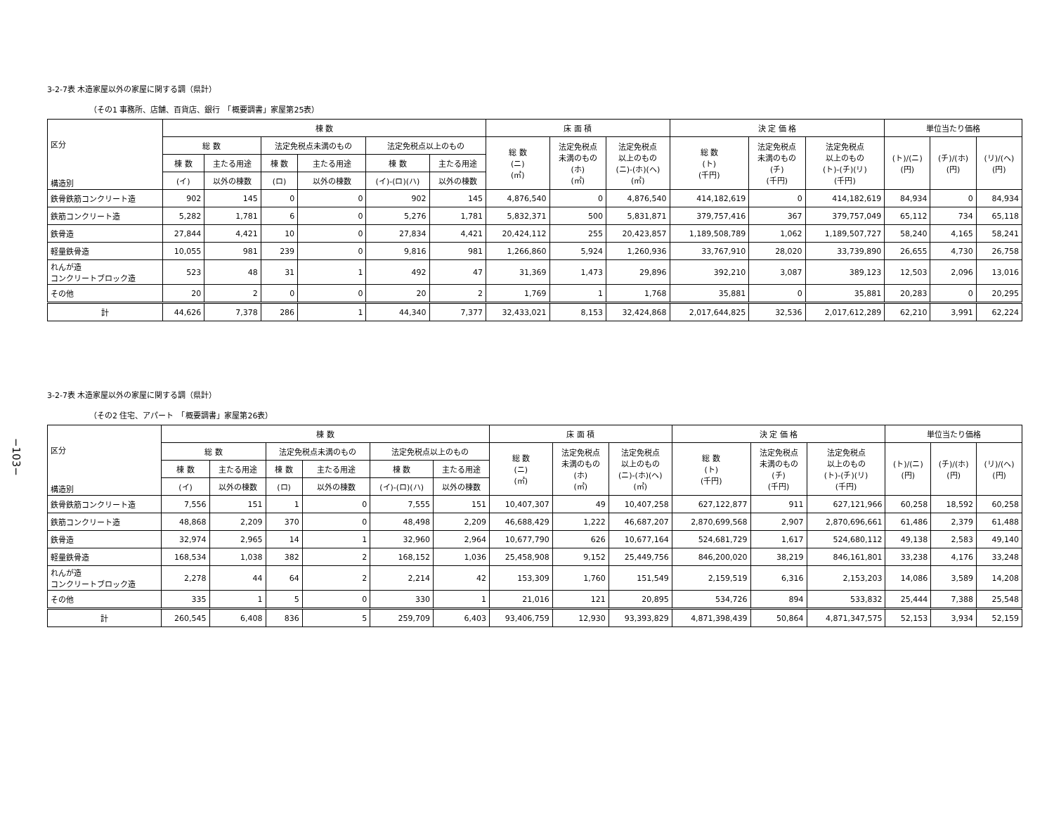−103−
3-2-7表 木造家屋以外の家屋に関する調（県計）
（その1 事務所、店舗、百貨店、銀行　「概要調書」家屋第25表）
| 区分 構造別 | 棟 数 | | | | | | 床 面 積 | | | 決 定 価 格 | | | 単位当たり価格 | | |
| --- | --- | --- | --- | --- | --- | --- | --- | --- | --- | --- | --- | --- | --- | --- | --- |
| | 総 数 | | 法定免税点未満のもの | | 法定免税点以上のもの | | 総 数 (ニ) (㎡) | 法定免税点 未満のもの (ホ) (㎡) | 法定免税点 以上のもの (ニ)-(ホ)(ヘ) (㎡) | 総 数 (ト) (千円) | 法定免税点 未満のもの (チ) (千円) | 法定免税点 以上のもの (ト)-(チ)(リ) (千円) | (ト)/(ニ) (円) | (チ)/(ホ) (円) | (リ)/(ヘ) (円) |
| | 棟 数 | 主たる用途 | 棟 数 | 主たる用途 | 棟 数 | 主たる用途 | | | | | | | | | |
| | (イ) | 以外の棟数 | (ロ) | 以外の棟数 | (イ)-(ロ)(ハ) | 以外の棟数 | | | | | | | | | |
| 鉄骨鉄筋コンクリート造 | 902 | 145 | 0 | 0 | 902 | 145 | 4,876,540 | 0 | 4,876,540 | 414,182,619 | 0 | 414,182,619 | 84,934 | 0 | 84,934 |
| 鉄筋コンクリート造 | 5,282 | 1,781 | 6 | 0 | 5,276 | 1,781 | 5,832,371 | 500 | 5,831,871 | 379,757,416 | 367 | 379,757,049 | 65,112 | 734 | 65,118 |
| 鉄骨造 | 27,844 | 4,421 | 10 | 0 | 27,834 | 4,421 | 20,424,112 | 255 | 20,423,857 | 1,189,508,789 | 1,062 | 1,189,507,727 | 58,240 | 4,165 | 58,241 |
| 軽量鉄骨造 | 10,055 | 981 | 239 | 0 | 9,816 | 981 | 1,266,860 | 5,924 | 1,260,936 | 33,767,910 | 28,020 | 33,739,890 | 26,655 | 4,730 | 26,758 |
| れんが造 コンクリートブロック造 | 523 | 48 | 31 | 1 | 492 | 47 | 31,369 | 1,473 | 29,896 | 392,210 | 3,087 | 389,123 | 12,503 | 2,096 | 13,016 |
| その他 | 20 | 2 | 0 | 0 | 20 | 2 | 1,769 | 1 | 1,768 | 35,881 | 0 | 35,881 | 20,283 | 0 | 20,295 |
| 計 | 44,626 | 7,378 | 286 | 1 | 44,340 | 7,377 | 32,433,021 | 8,153 | 32,424,868 | 2,017,644,825 | 32,536 | 2,017,612,289 | 62,210 | 3,991 | 62,224 |
3-2-7表 木造家屋以外の家屋に関する調（県計）
（その2 住宅、アパート　「概要調書」家屋第26表）
| 区分 構造別 | 棟 数 | | | | | | 床 面 積 | | | 決 定 価 格 | | | 単位当たり価格 | | |
| --- | --- | --- | --- | --- | --- | --- | --- | --- | --- | --- | --- | --- | --- | --- | --- |
| | 総 数 | | 法定免税点未満のもの | | 法定免税点以上のもの | | 総 数 (ニ) (㎡) | 法定免税点 未満のもの (ホ) (㎡) | 法定免税点 以上のもの (ニ)-(ホ)(ヘ) (㎡) | 総 数 (ト) (千円) | 法定免税点 未満のもの (チ) (千円) | 法定免税点 以上のもの (ト)-(チ)(リ) (千円) | (ト)/(ニ) (円) | (チ)/(ホ) (円) | (リ)/(ヘ) (円) |
| | 棟 数 | 主たる用途 | 棟 数 | 主たる用途 | 棟 数 | 主たる用途 | | | | | | | | | |
| | (イ) | 以外の棟数 | (ロ) | 以外の棟数 | (イ)-(ロ)(ハ) | 以外の棟数 | | | | | | | | | |
| 鉄骨鉄筋コンクリート造 | 7,556 | 151 | 1 | 0 | 7,555 | 151 | 10,407,307 | 49 | 10,407,258 | 627,122,877 | 911 | 627,121,966 | 60,258 | 18,592 | 60,258 |
| 鉄筋コンクリート造 | 48,868 | 2,209 | 370 | 0 | 48,498 | 2,209 | 46,688,429 | 1,222 | 46,687,207 | 2,870,699,568 | 2,907 | 2,870,696,661 | 61,486 | 2,379 | 61,488 |
| 鉄骨造 | 32,974 | 2,965 | 14 | 1 | 32,960 | 2,964 | 10,677,790 | 626 | 10,677,164 | 524,681,729 | 1,617 | 524,680,112 | 49,138 | 2,583 | 49,140 |
| 軽量鉄骨造 | 168,534 | 1,038 | 382 | 2 | 168,152 | 1,036 | 25,458,908 | 9,152 | 25,449,756 | 846,200,020 | 38,219 | 846,161,801 | 33,238 | 4,176 | 33,248 |
| れんが造 コンクリートブロック造 | 2,278 | 44 | 64 | 2 | 2,214 | 42 | 153,309 | 1,760 | 151,549 | 2,159,519 | 6,316 | 2,153,203 | 14,086 | 3,589 | 14,208 |
| その他 | 335 | 1 | 5 | 0 | 330 | 1 | 21,016 | 121 | 20,895 | 534,726 | 894 | 533,832 | 25,444 | 7,388 | 25,548 |
| 計 | 260,545 | 6,408 | 836 | 5 | 259,709 | 6,403 | 93,406,759 | 12,930 | 93,393,829 | 4,871,398,439 | 50,864 | 4,871,347,575 | 52,153 | 3,934 | 52,159 |